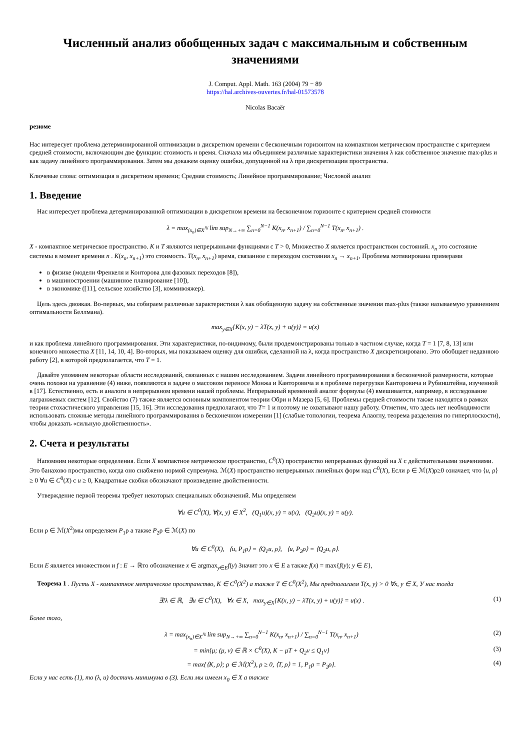Численный анализ обобщенных задач с максимальным и собственным значениями
J. Comput. Appl. Math. 163 (2004) 79 − 89
https://hal.archives-ouvertes.fr/hal-01573578
Nicolas Bacaër
резюме
Нас интересует проблема детерминированной оптимизации в дискретном времени с бесконечным горизонтом на компактном метрическом пространстве с критерием средней стоимости, включающим две функции: стоимость и время. Сначала мы объединяем различные характеристики значения λ как собственное значение max-plus и как задачу линейного программирования. Затем мы докажем оценку ошибки, допущенной на λ при дискретизации пространства.
Ключевые слова: оптимизация в дискретном времени; Средняя стоимость; Линейное программирование; Числовой анализ
1. Введение
Нас интересует проблема детерминированной оптимизации в дискретном времени на бесконечном горизонте с критерием средней стоимости
λ = max<sub>(x<sub>n</sub>)∈X<sup>ℕ</sup></sub> lim sup<sub>N→+∞</sub> ∑<sub>n=0</sub><sup>N−1</sup> K(x<sub>n</sub>, x<sub>n+1</sub>) / ∑<sub>n=0</sub><sup>N−1</sup> T(x<sub>n</sub>, x<sub>n+1</sub>) .
X - компактное метрическое пространство. K и T являются непрерывными функциями с T > 0, Множество X является пространством состояний. x<sub>n</sub> это состояние системы в момент времени n . K(x<sub>n</sub>, x<sub>n+1</sub>) это стоимость. T(x<sub>n</sub>, x<sub>n+1</sub>) время, связанное с переходом состояния x<sub>n</sub> → x<sub>n+1</sub>, Проблема мотивирована примерами
в физике (модели Френкеля и Конторова для фазовых переходов [8]),
в машиностроении (машинное планирование [10]),
в экономике ([11], сельское хозяйство [3], коммивояжер).
Цель здесь двоякая. Во-первых, мы собираем различные характеристики λ как обобщенную задачу на собственные значения max-plus (также называемую уравнением оптимальности Беллмана).
max<sub>y∈X</sub>{K(x, y) − λT(x, y) + u(y)} = u(x)
и как проблема линейного программирования. Эти характеристики, по-видимому, были продемонстрированы только в частном случае, когда T = 1 [7, 8, 13] или конечного множества X [11, 14, 10, 4]. Во-вторых, мы показываем оценку для ошибки, сделанной на λ, когда пространство X дискретизировано. Это обобщает недавнюю работу [2], в которой предполагается, что T = 1.
Давайте упомянем некоторые области исследований, связанных с нашим исследованием. Задачи линейного программирования в бесконечной размерности, которые очень похожи на уравнение (4) ниже, появляются в задаче о массовом переносе Монжа и Канторовича и в проблеме перегрузки Канторовича и Рубинштейна, изученной в [17]. Естественно, есть и аналоги в непрерывном времени нашей проблемы. Непрерывный временной аналог формулы (4) вмешивается, например, в исследование лагранжевых систем [12]. Свойство (7) также является основным компонентом теории Обри и Мазера [5, 6]. Проблемы средней стоимости также находятся в рамках теории стохастического управления [15, 16]. Эти исследования предполагают, что T= 1 и поэтому не охватывают нашу работу. Отметим, что здесь нет необходимости использовать сложные методы линейного программирования в бесконечном измерении [1] (слабые топологии, теорема Алаоглу, теорема разделения по гиперплоскости), чтобы доказать «сильную двойственность».
2. Счета и результаты
Напомним некоторые определения. Если X компактное метрическое пространство, C<sup>0</sup>(X) пространство непрерывных функций на X с действительными значениями. Это банахово пространство, когда оно снабжено нормой супремума. ℳ(X) пространство непрерывных линейных форм над C<sup>0</sup>(X), Если ρ ∈ ℳ(X)ρ≥0 означает, что ⟨u, ρ⟩ ≥ 0 ∀u ∈ C<sup>0</sup>(X) с u ≥ 0, Квадратные скобки обозначают произведение двойственности.
Утверждение первой теоремы требует некоторых специальных обозначений. Мы определяем
∀u ∈ C<sup>0</sup>(X), ∀(x, y) ∈ X<sup>2</sup>, (Q<sub>1</sub>u)(x, y) = u(x), (Q<sub>2</sub>u)(x, y) = u(y).
Если ρ ∈ ℳ(X<sup>2</sup>)мы определяем P<sub>1</sub>ρ а также P<sub>2</sub>ρ ∈ ℳ(X) по
∀u ∈ C<sup>0</sup>(X), ⟨u, P<sub>1</sub>ρ⟩ = ⟨Q<sub>1</sub>u, ρ⟩, ⟨u, P<sub>2</sub>ρ⟩ = ⟨Q<sub>2</sub>u, ρ⟩.
Если E является множеством и f : E → ℝто обозначение x ∈ argmax<sub>y∈E</sub>f(y) Значит это x ∈ E а также f(x) = max{f(y); y ∈ E},
Теорема 1 . Пусть X - компактное метрическое пространство, K ∈ C<sup>0</sup>(X<sup>2</sup>) а также T ∈ C<sup>0</sup>(X<sup>2</sup>), Мы предполагаем T(x, y) > 0 ∀x, y ∈ X, У нас тогда
∃!λ ∈ ℝ, ∃u ∈ C<sup>0</sup>(X), ∀x ∈ X, max<sub>y∈X</sub>{K(x, y) − λT(x, y) + u(y)} = u(x) . (1)
Более того,
λ = max<sub>(x<sub>n</sub>)∈X<sup>ℕ</sup></sub> lim sup<sub>N→+∞</sub> ∑<sub>n=0</sub><sup>N−1</sup> K(x<sub>n</sub>, x<sub>n+1</sub>) / ∑<sub>n=0</sub><sup>N−1</sup> T(x<sub>n</sub>, x<sub>n+1</sub>) (2)
= min{μ; (μ, v) ∈ ℝ × C<sup>0</sup>(X), K − μT + Q<sub>2</sub>v ≤ Q<sub>1</sub>v} (3)
= max{⟨K, ρ⟩; ρ ∈ ℳ(X<sup>2</sup>), ρ ≥ 0, ⟨T, ρ⟩ = 1, P<sub>1</sub>ρ = P<sub>2</sub>ρ}. (4)
Если у нас есть (1), то (λ, u) достичь минимума в (3). Если мы имеем x<sub>0</sub> ∈ X а также